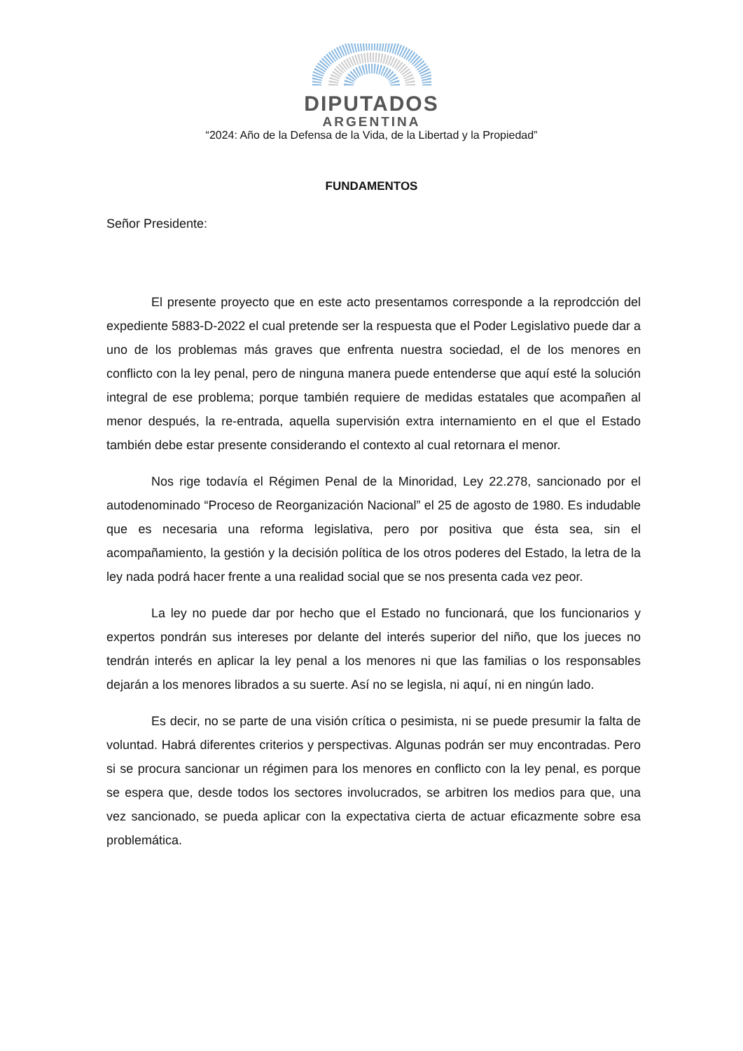DIPUTADOS
ARGENTINA
“2024: Año de la Defensa de la Vida, de la Libertad y la Propiedad”
FUNDAMENTOS
Señor Presidente:
El presente proyecto que en este acto presentamos corresponde a la reprodcción del expediente 5883-D-2022 el cual pretende ser la respuesta que el Poder Legislativo puede dar a uno de los problemas más graves que enfrenta nuestra sociedad, el de los menores en conflicto con la ley penal, pero de ninguna manera puede entenderse que aquí esté la solución integral de ese problema; porque también requiere de medidas estatales que acompañen al menor después, la re-entrada, aquella supervisión extra internamiento en el que el Estado también debe estar presente considerando el contexto al cual retornara el menor.
Nos rige todavía el Régimen Penal de la Minoridad, Ley 22.278, sancionado por el autodenominado “Proceso de Reorganización Nacional” el 25 de agosto de 1980. Es indudable que es necesaria una reforma legislativa, pero por positiva que ésta sea, sin el acompañamiento, la gestión y la decisión política de los otros poderes del Estado, la letra de la ley nada podrá hacer frente a una realidad social que se nos presenta cada vez peor.
La ley no puede dar por hecho que el Estado no funcionará, que los funcionarios y expertos pondrán sus intereses por delante del interés superior del niño, que los jueces no tendrán interés en aplicar la ley penal a los menores ni que las familias o los responsables dejarán a los menores librados a su suerte. Así no se legisla, ni aquí, ni en ningún lado.
Es decir, no se parte de una visión crítica o pesimista, ni se puede presumir la falta de voluntad. Habrá diferentes criterios y perspectivas. Algunas podrán ser muy encontradas. Pero si se procura sancionar un régimen para los menores en conflicto con la ley penal, es porque se espera que, desde todos los sectores involucrados, se arbitren los medios para que, una vez sancionado, se pueda aplicar con la expectativa cierta de actuar eficazmente sobre esa problemática.